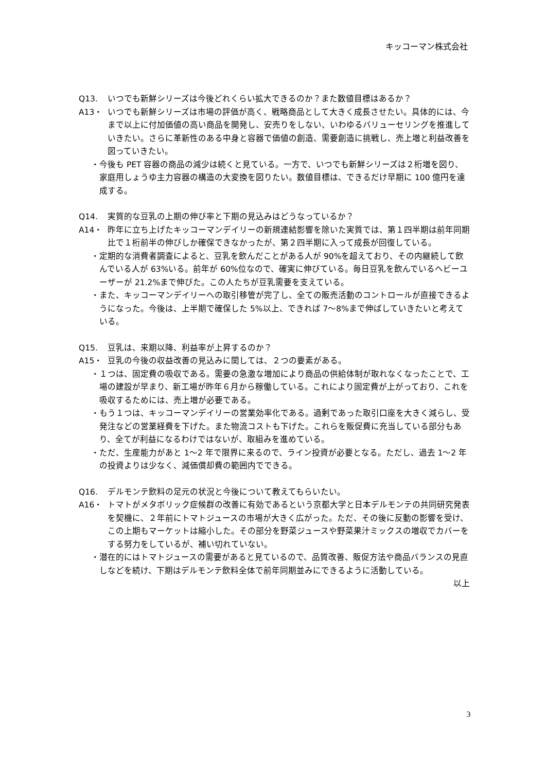キッコーマン株式会社
Q13. いつでも新鮮シリーズは今後どれくらい拡大できるのか？また数値目標はあるか？
A13・ いつでも新鮮シリーズは市場の評価が高く、戦略商品として大きく成長させたい。具体的には、今まで以上に付加価値の高い商品を開発し、安売りをしない、いわゆるバリューセリングを推進していきたい。さらに革新性のある中身と容器で価値の創造、需要創造に挑戦し、売上増と利益改善を図っていきたい。
・今後も PET 容器の商品の減少は続くと見ている。一方で、いつでも新鮮シリーズは２桁増を図り、家庭用しょうゆ主力容器の構造の大変換を図りたい。数値目標は、できるだけ早期に 100 億円を達成する。
Q14. 実質的な豆乳の上期の伸び率と下期の見込みはどうなっているか？
A14・ 昨年に立ち上げたキッコーマンデイリーの新規連結影響を除いた実質では、第１四半期は前年同期比で１桁前半の伸びしか確保できなかったが、第２四半期に入って成長が回復している。
・定期的な消費者調査によると、豆乳を飲んだことがある人が 90%を超えており、その内継続して飲んでいる人が 63%いる。前年が 60%位なので、確実に伸びている。毎日豆乳を飲んでいるヘビーユーザーが 21.2%まで伸びた。この人たちが豆乳需要を支えている。
・また、キッコーマンデイリーへの取引移管が完了し、全ての販売活動のコントロールが直接できるようになった。今後は、上半期で確保した 5%以上、できれば 7〜8%まで伸ばしていきたいと考えている。
Q15. 豆乳は、来期以降、利益率が上昇するのか？
A15・ 豆乳の今後の収益改善の見込みに関しては、２つの要素がある。
・１つは、固定費の吸収である。需要の急激な増加により商品の供給体制が取れなくなったことで、工場の建設が早まり、新工場が昨年６月から稼働している。これにより固定費が上がっており、これを吸収するためには、売上増が必要である。
・もう１つは、キッコーマンデイリーの営業効率化である。過剰であった取引口座を大きく減らし、受発注などの営業経費を下げた。また物流コストも下げた。これらを販促費に充当している部分もあり、全てが利益になるわけではないが、取組みを進めている。
・ただ、生産能力があと 1〜2 年で限界に来るので、ライン投資が必要となる。ただし、過去 1〜2 年の投資よりは少なく、減価償却費の範囲内でできる。
Q16. デルモンテ飲料の足元の状況と今後について教えてもらいたい。
A16・ トマトがメタボリック症候群の改善に有効であるという京都大学と日本デルモンテの共同研究発表を契機に、２年前にトマトジュースの市場が大きく広がった。ただ、その後に反動の影響を受け、この上期もマーケットは縮小した。その部分を野菜ジュースや野菜果汁ミックスの増収でカバーをする努力をしているが、補い切れていない。
・潜在的にはトマトジュースの需要があると見ているので、品質改善、販促方法や商品バランスの見直しなどを続け、下期はデルモンテ飲料全体で前年同期並みにできるように活動している。
以上
3